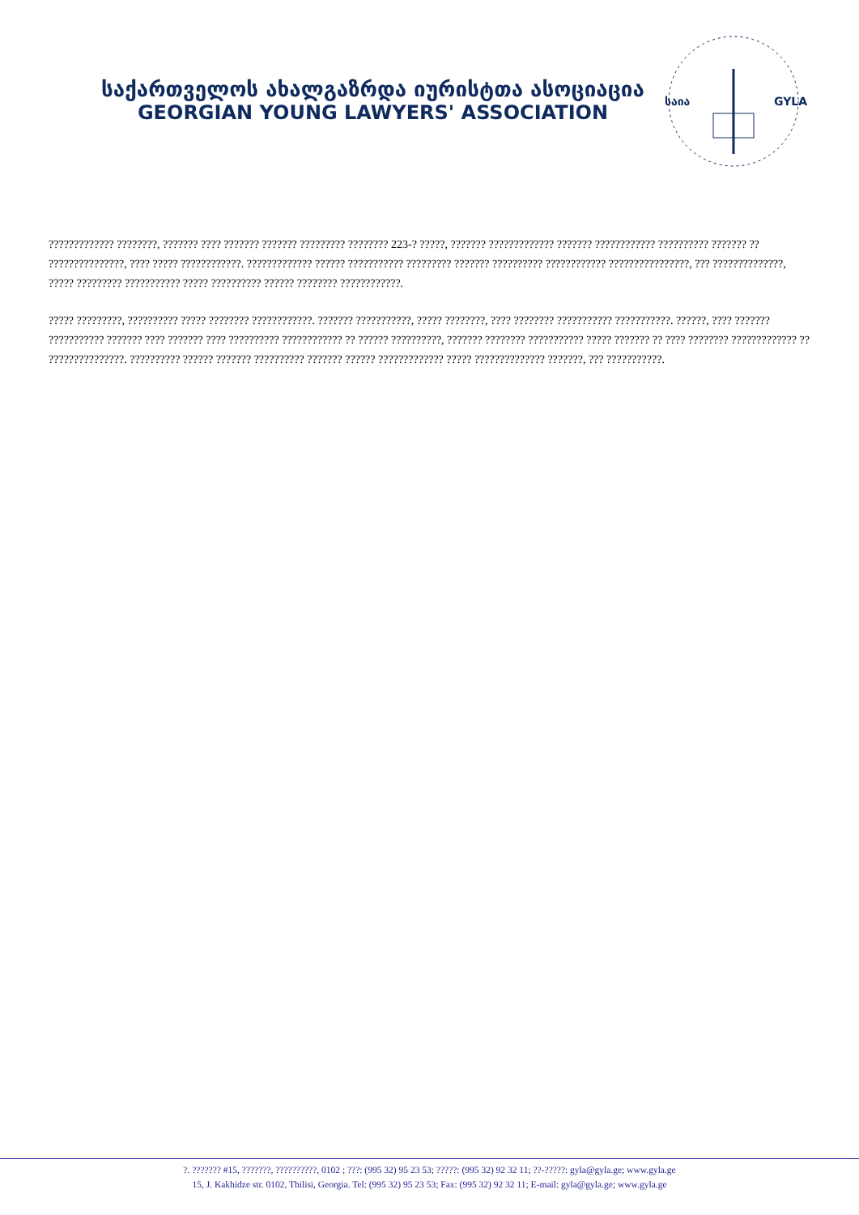საქართველოს ახალგაზრდა იურისტთა ასოციაცია
GEORGIAN YOUNG LAWYERS' ASSOCIATION
საია
GYLA
????????????? ????????, ??????? ???? ??????? ??????? ????????? ???????? 223-? ?????, ??????? ????????????? ??????? ???????????? ?????????? ??????? ?? ???????????????, ???? ????? ????????????. ????????????? ?????? ??????????? ????????? ??????? ?????????? ???????????? ????????????????, ??? ??????????????, ????? ????????? ??????????? ????? ?????????? ?????? ???????? ????????????.
????? ?????????, ?????????? ????? ???????? ????????????. ??????? ???????????, ????? ????????, ???? ???????? ??????????? ???????????. ??????, ???? ??????? ??????????? ??????? ???? ??????? ???? ?????????? ???????????? ?? ?????? ??????????, ??????? ???????? ??????????? ????? ??????? ?? ???? ???????? ????????????? ?? ???????????????. ?????????? ?????? ??????? ?????????? ??????? ?????? ????????????? ????? ?????????????? ???????, ??? ???????????.
?. ??????? #15, ???????, ??????????, 0102 ; ???: (995 32) 95 23 53; ?????: (995 32) 92 32 11; ??-?????: gyla@gyla.ge; www.gyla.ge
15, J. Kakhidze str. 0102, Tbilisi, Georgia. Tel: (995 32) 95 23 53; Fax: (995 32) 92 32 11; E-mail: gyla@gyla.ge; www.gyla.ge